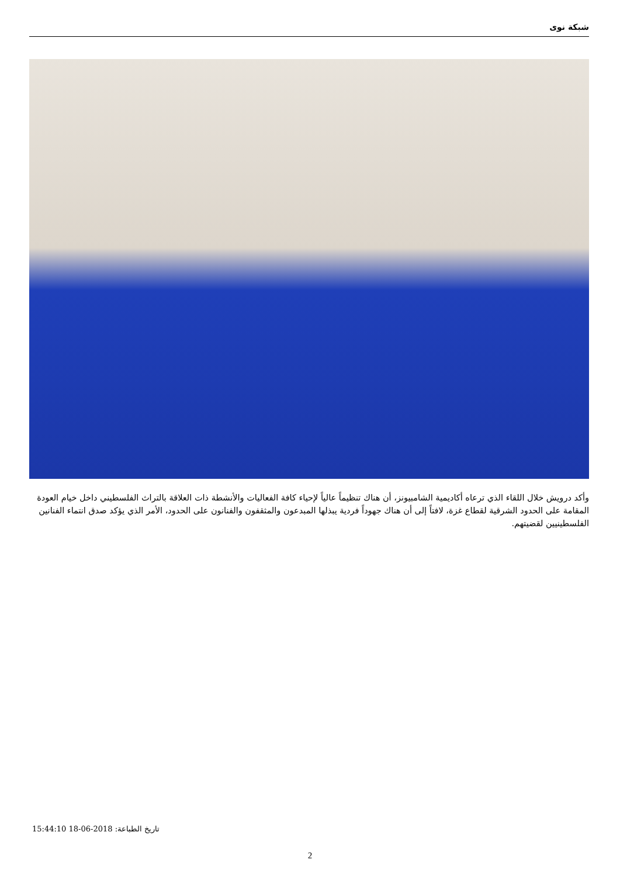شبكة نوى
وأكد درويش خلال اللقاء الذي ترعاه أكاديمية الشامبيونز، أن هناك تنظيماً عالياً لإحياء كافة الفعاليات والأنشطة ذات العلاقة بالتراث الفلسطيني داخل خيام العودة المقامة على الحدود الشرقية لقطاع غزة، لافتاً إلى أن هناك جهوداً فردية يبذلها المبدعون والمثقفون والفنانون على الحدود، الأمر الذي يؤكد صدق انتماء الفنانين الفلسطينيين لقضيتهم.
تاريخ الطباعة: 2018-06-18 15:44:10
2